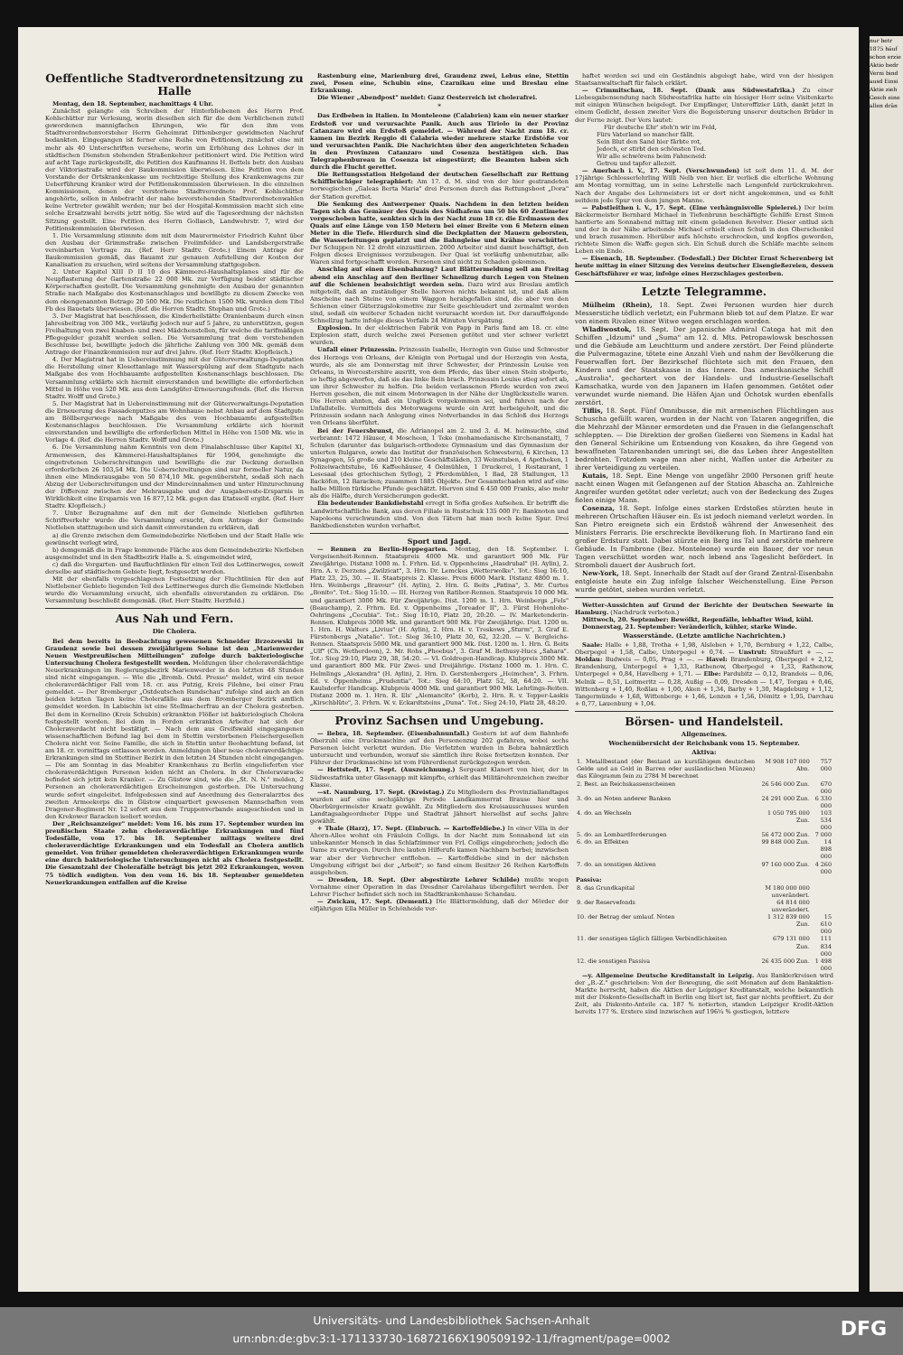Oeffentliche Stadtverordnetensitzung zu Halle
Montag, den 18. September, nachmittags 4 Uhr.
Zunächst gelangte ein Schreiben der Hinterbliebenen des Herrn Prof. Kohlschütter zur Verlesung, worin dieselben sich für die dem Verblichenen zuteil gewordenen mannigfachen Ehrungen, wie für den ihm vom Stadtverordnetenvorsteher Herrn Geheimrat Dittenberger gewidmeten Nachruf bedankten. Eingegangen ist ferner eine Reihe von Petitionen, zunächst eine mit mehr als 40 Unterschriften versehene, worin um Erhöhung des Lohnes der in städtischen Diensten stehenden Straßenkehrer petitioniert wird. Die Petition wird auf acht Tage zurückgestellt, die Petition des Kaufmanns H. Bettels betr. den Ausbau der Viktoriastraße wird der Baukommission überwiesen. Eine Petition von dem Vorstande der Ortskrankenkasse um rechtzeitige Stellung des Krankenwagens zur Ueberführung Kranker wird der Petitionskommission überwiesen. In die einzelnen Kommissionen, denen der verstorbene Stadtverordnete Prof. Kohlschütter angehörte, sollen in Anbetracht der nahe bevorstehenden Stadtverordnetenwahlen keine Vertreter gewählt werden; nur bei der Hospital-Kommission macht sich eine solche Ersatzwahl bereits jetzt nötig. Sie wird auf die Tagesordnung der nächsten Sitzung gestellt. Eine Petition des Herrn Gollasch, Landwehrstr. 7, wird der Petitionskommission überwiesen.
1. Die Versammlung stimmte dem mit dem Maurermeister Friedrich Kuhnt über den Ausbau der Grimmstraße zwischen Freiimfelder- und Landsbergerstraße vereinbarten Vertrage zu. (Ref. Herr Stadtv. Grote.) Einem Antrage der Baukommission gemäß, das Bauamt zur genauen Aufstellung der Kosten der Kanalisation zu ersuchen, wird seitens der Versammlung stattgegeben.
2. Unter Kapitel XIII D II 10 des Kämmerei-Haushaltsplanes sind für die Neupflasterung der Gartenstraße 22 000 Mk. zur Verfügung beider städtischer Körperschaften gestellt. Die Versammlung genehmigte den Ausbau der genannten Straße nach Maßgabe des Kostenanschlages und bewilligte zu diesem Zwecke von dem obengenannten Betrage 20 500 Mk. Die restlichen 1500 Mk. wurden dem Titel Fb des Bauetats überwiesen. (Ref. die Herren Stadtv. Stephan und Grote.)
3. Der Magistrat hat beschlossen, die Kinderheilstätte Oranienbaum durch einen Jahresbeitrag von 300 Mk., vorläufig jedoch nur auf 5 Jahre, zu unterstützen, gegen Freihaltung von zwei Knaben- und zwei Mädchenstellen, für welche die tarifmäßigen Pflegegelder gezahlt werden sollen. Die Versammlung trat dem vorstehenden Beschlusse bei, bewilligte jedoch die jährliche Zahlung von 300 Mk. gemäß dem Antrage der Finanzkommission nur auf drei Jahre. (Ref. Herr Stadtv. Klopfleisch.)
4. Der Magistrat hat in Uebereinstimmung mit der Güterverwaltungs-Deputation die Herstellung einer Klosettanlage mit Wasserspülung auf dem Stadtgute nach Maßgabe des vom Hochbauamte aufgestellten Kostenanschlags beschlossen. Die Versammlung erklärte sich hiermit einverstanden und bewilligte die erforderlichen Mittel in Höhe von 520 Mk. aus dem Landgüter-Erneuerungsfonds. (Ref. die Herren Stadtv. Wolff und Grote.)
5. Der Magistrat hat in Uebereinstimmung mit der Güterverwaltungs-Deputation die Erneuerung des Fassadenputzes am Wohnhause nebst Anbau auf dem Stadtgute am Böllbergerwege nach Maßgabe des vom Hochbauamte aufgestellten Kostenanschlages beschlossen. Die Versammlung erklärte sich hiermit einverstanden und bewilligte die erforderlichen Mittel in Höhe von 1500 Mk. wie in Vorlage 4. (Ref. die Herren Stadtv. Wolff und Grote.)
6. Die Versammlung nahm Kenntnis von dem Finalabschlusse über Kapitel XI, Armenwesen, des Kämmerei-Haushaltsplanes für 1904, genehmigte die eingetretenen Ueberschreitungen und bewilligte die zur Deckung derselben erforderlichen 26 103,54 Mk. Die Ueberschreitungen sind nur formeller Natur, da ihnen eine Minderausgabe von 50 874,10 Mk. gegenübersteht, sodaß sich nach Abzug der Ueberschreitungen und der Mindereinnahmen und unter Hinzurechnung der Differenz zwischen der Mehrausgabe und der Ausgabereste-Ersparnis in Wirklichkeit eine Ersparnis von 16 877,12 Mk. gegen das Etatssoll ergibt. (Ref. Herr Stadtv. Klopfleisch.)
7. Unter Bezugnahme auf den mit der Gemeinde Nietleben geführten Schriftverkehr wurde die Versammlung ersucht, dem Antrage der Gemeinde Nietleben stattzugeben und sich damit einverstanden zu erklären, daß
a) die Grenze zwischen dem Gemeindebezirke Nietleben und der Stadt Halle wie gewünscht verlegt wird,
b) demgemäß die in Frage kommende Fläche aus dem Gemeindebezirke Nietleben ausgemeindet und in den Stadtbezirk Halle a. S. eingemeindet wird,
c) daß die Vorgarten- und Baufluchtlinien für einen Teil des Lettinerweges, soweit derselbe auf städtischem Gebiete liegt, festgesetzt werden.
Mit der ebenfalls vorgeschlagenen Festsetzung der Fluchtlinien für den auf Nietlebener Gebiete liegenden Teil des Lettinerweges durch die Gemeinde Nietleben wurde die Versammlung ersucht, sich ebenfalls einverstanden zu erklären. Die Versammlung beschließt demgemäß. (Ref. Herr Stadtv. Herzfeld.)
Aus Nah und Fern.
Die Cholera.
Bei dem bereits in Beobachtung gewesenen Schneider Brzozewski in Graudenz sowie bei dessen zweijährigem Sohne ist den „Marienwerder Neuen Westpreußischen Mitteilungen" zufolge durch bakteriologische Untersuchung Cholera festgestellt worden. Meldungen über choleraverdächtige Neuerkrankungen im Regierungsbezirk Marienwerder in den letzten 48 Stunden sind nicht eingegangen. — Wie die „Bromb. Ostd. Presse" meldet, wird ein neuer choleraverdächtiger Fall vom 18. cr. aus Putzig, Kreis Filehne, bei einer Frau gemeldet. — Der Bromberger „Ostdeutschen Rundschau" zufolge sind auch an den beiden letzten Tagen keine Cholerafälle aus dem Bromberger Bezirk amtlich gemeldet worden. In Labischin ist eine Stellmacherfrau an der Cholera gestorben. Bei dem in Kornelino (Kreis Schubin) erkrankten Flößer ist bakteriologisch Cholera festgestellt worden. Bei dem in Fordon erkrankten Arbeiter hat sich der Choleraverdacht nicht bestätigt. — Nach dem aus Greifswald eingegangenen wissenschaftlichen Befund lag bei dem in Stettin verstorbenen Fleischergesellen Cholera nicht vor. Seine Familie, die sich in Stettin unter Beobachtung befand, ist am 18. cr. vormittags entlassen worden. Anmeldungen über neue choleraverdächtige Erkrankungen sind im Stettiner Bezirk in den letzten 24 Stunden nicht eingegangen. — Die am Sonntag in das Moabiter Krankenhaus zu Berlin eingelieferten vier choleraverdächtigen Personen leiden nicht an Cholera. In der Choleravaracke befindet sich jetzt kein Kranker. — Zu Güstow sind, wie die „St. N. N." melden, 2 Personen an choleraverdächtigen Erscheinungen gestorben. Die Untersuchung wurde sofort eingeleitet. Infolgedessen sind auf Anordnung des Generalarztes des zweiten Armeekorps die in Güstow einquartiert gewesenen Mannschaften vom Dragoner-Regiment Nr. 12 sofort aus dem Truppenverbande ausgeschieden und in den Krekower Baracken isoliert worden.
Der „Reichsanzeiger" meldet: Vom 16. bis zum 17. September wurden im preußischen Staate zehn choleraverdächtige Erkrankungen und fünf Todesfälle, vom 17. bis 18. September mittags weitere drei choleraverdächtige Erkrankungen und ein Todesfall an Cholera amtlich gemeldet. Von früher gemeldeten choleraverdächtigen Erkrankungen wurde eine durch bakteriologische Untersuchungen nicht als Cholera festgestellt. Die Gesamtzahl der Cholerafälle beträgt bis jetzt 202 Erkrankungen, wovon 75 tödlich endigten. Von den vom 16. bis 18. September gemeldeten Neuerkrankungen entfallen auf die Kreise
Rastenburg eine, Marienburg drei, Graudenz zwei, Lebus eine, Stettin zwei, Posen eine, Schubin eine, Czarnikau eine und Breslau eine Erkrankung.
Die Wiener „Abendpost" meldet: Ganz Oesterreich ist cholerafrei.
*
Das Erdbeben in Italien. In Monteleone (Calabrien) kam ein neuer starker Erdstoß vor und verursachte Panik. Auch aus Tiriolo in der Provinz Catanzaro wird ein Erdstoß gemeldet. — Während der Nacht zum 18. cr. kamen im Bezirk Reggio di Calabria wieder mehrere starke Erdstöße vor und verursachten Panik. Die Nachrichten über den angerichteten Schaden in den Provinzen Catanzaro und Cosenza bestätigen sich. Das Telegraphenbureau in Cosenza ist eingestürzt; die Beamten haben sich durch die Flucht gerettet.
Die Rettungsstation Helgoland der deutschen Gesellschaft zur Rettung Schiffbrüchiger telegraphiert: Am 17. d. M. sind von der hier gestrandeten norwegischen „Galeas Berta Maria" drei Personen durch das Rettungsboot „Dora" der Station gerettet.
Die Senkung des Antwerpener Quais. Nachdem in den letzten beiden Tagen sich das Gemäuer des Quais des Südhafens um 50 bis 60 Zentimeter vorgeschoben hatte, senkten sich in der Nacht zum 18 cr. die Erdmassen des Quais auf eine Länge von 150 Metern bei einer Breite von 6 Metern einen Meter in die Tiefe. Hierdurch sind die Deckplatten der Mauern geborsten, die Wasserleitungen geplatzt und die Bahngleise und Krähne verschüttet. Der Schuppen Nr. 12 droht einzustürzen. 2000 Arbeiter sind damit beschäftigt, den Folgen dieses Ereignisses vorzubeugen. Der Quai ist vorläufig unbenutzbar, alle Waren sind fortgeschafft worden. Personen sind nicht zu Schaden gekommen.
Anschlag auf einen Eisenbahnzug? Laut Blättermeldung soll am Freitag abend ein Anschlag auf den Berliner Schnellzug durch Legen von Steinen auf die Schienen beabsichtigt worden sein. Dazu wird aus Breslau amtlich mitgeteilt, daß an zuständiger Stelle hiervon nichts bekannt ist, und daß allem Anscheine nach Steine von einem Waggon herabgefallen sind, die aber von den Schienen einer Güterzugslokomotive zur Seite geschleudert und zermalmt worden sind, sodaß ein weiterer Schaden nicht verursacht worden ist. Der darauffolgende Schnellzug hatte infolge dieses Vorfalls 24 Minuten Verspätung.
Explosion. In der elektrischen Fabrik von Papp in Paris fand am 18. cr. eine Explosion statt, durch welche zwei Personen getötet und vier schwer verletzt wurden.
Unfall einer Prinzessin. Prinzessin Isabelle, Herzogin von Guise und Schwester des Herzogs von Orleans, der Königin von Portugal und der Herzogin von Aosta, wurde, als sie am Donnerstag mit ihrer Schwester, der Prinzessin Louise von Orleans, in Worcestershire ausritt, von dem Pferde, das über einen Stein stolperte, so heftig abgeworfen, daß sie das linke Bein brach. Prinzessin Louise stieg sofort ab, um ihrer Schwester zu helfen. Die beiden verlassenen Pferde wurden von zwei Herren gesehen, die mit einem Motorwagen in der Nähe der Unglücksstelle waren. Die Herren ahnten, daß ein Unglück vorgekommen sei, und fuhren nach der Unfallstelle. Vermittels des Motorwagens wurde ein Arzt herbeigeholt, und die Prinzessin sodann nach Anlegung eines Notverbandes in das Schloß des Herzogs von Orleans überführt.
Bei der Feuersbrunst, die Adrianopel am 2. und 3. d. M. heimsuchte, sind verbrannt: 1472 Häuser, 4 Moscheen, 1 Teke (mohamedanische Kirchenanstalt), 7 Schulen (darunter das bulgarisch-orthodoxe Gymnasium und das Gymnasium der unierten Bulgaren, sowie das Institut der französischen Schwestern), 6 Kirchen, 13 Synagogen, 55 große und 210 kleine Geschäftsläden, 33 Weinstuben, 4 Apotheken, 1 Polizeiwachtstube, 16 Kaffeehäuser, 4 Oelmühlen, 1 Druckerei, 1 Restaurant, 1 Lesesaal (des griechischen Syllog), 2 Pferdemühlen, 1 Bad, 28 Stallungen, 13 Backöfen, 12 Baracken; zusammen 1885 Objekte. Der Gesamtschaden wird auf eine halbe Million türkische Pfunde geschätzt. Hiervon sind 6 450 000 Franks, also mehr als die Hälfte, durch Versicherungen gedeckt.
Ein bedeutender Bankdiebstahl erregt in Sofia großes Aufsehen. Er betrifft die Landwirtschaftliche Bank, aus deren Filiale in Rustschuk 135 000 Fr. Banknoten und Napoleons verschwunden sind. Von den Tätern hat man noch keine Spur. Drei Bankbediensteten wurden verhaftet.
Sport und Jagd.
— Rennen zu Berlin-Hoppegarten. Montag, den 18. September. I. Vergeisenheit-Rennen. Staatspreis 4000 Mk. und garantiert 900 Mk. Für Zweijährige. Distanz 1000 m. 1. Frhrn. Ed. v. Oppenheims „Hasdrubal" (H. Aylin), 2. Hrn. A. v. Derzens „Zwilzicat", 3. Hrn. Dr. Lemckes „Wetterwolke". Tot.: Sieg 16:10, Platz 23, 25, 30. — II. Staatspreis 2. Klasse. Preis 6000 Mark. Distanz 4800 m. 1. Hrn. Weinbergs „Bravour" (H. Aylin), 2. Hrn. G. Beits „Patina", 3. Mr. Curtes „Bonito". Tot.: Sieg 15:10. — III. Herzog von Ratibor-Rennen. Staatspreis 10 000 Mk. und garantiert 3000 Mk. Für Zweijährige. Dist. 1200 m. 1. Hrn. Weinbergs „Fels" (Beauchamp), 2. Frhrn. Ed. v. Oppenheims „Toreador II", 3. Fürst Hohenlohe-Oehringens „Cecubia". Tot.: Sieg 10:10, Platz 20, 20:20. — IV. Marketenderin-Rennen. Klubpreis 3000 Mk. und garantiert 900 Mk. Für Zweijährige. Dist. 1200 m. 1. Hrn. H. Walters „Livius" (H. Aylin), 2. Hrn. H. v. Treskows „Sturm", 3. Graf E. Fürstenbergs „Natalie". Tot.: Sieg 36:10, Platz 30, 62, 32:20. — V. Bergleichs-Rennen. Staatspreis 5000 Mk. und garantiert 900 Mk. Dist. 1200 m. 1. Hrn. G. Beits „Ulf" (Ch. Wetherdoon), 2. Mr. Rohs „Phoebus", 3. Graf M. Bethusy-Hucs „Sahara". Tot.: Sieg 29:10, Platz 29, 38, 54:20. — VI. Goldregen-Handicap. Klubpreis 3000 Mk. und garantiert 800 Mk. Für Zwei- und Dreijährige. Distanz 1000 m. 1. Hrn. C. Helmlings „Alexandra" (H. Aylin), 2. Hrn. D. Gerstenbergers „Heimchen", 3. Frhrn. Ed. v. Oppenheims „Prudentia". Tot.: Sieg 64:10, Platz 52, 58, 64:20. — VII. Kaulsdorfer Handicap. Klubpreis 4000 Mk. und garantiert 900 Mk. Lehrlings-Reiten. Distanz 2000 m. 1. Hrn. R. Els' „Alemancito" (Korb), 2. Hrn. R. v. Tepper-Laskis „Kirschblüte", 3. Frhrn. W. v. Eckardtsteins „Duna". Tot.: Sieg 24:10, Platz 28, 48:20.
Provinz Sachsen und Umgebung.
— Bebra, 18. September. (Eisenbahnunfall.) Gestern ist auf dem Bahnhofe Oberzuhl eine Druckmaschine auf den Personenzug 202 gefahren, wobei sechs Personen leicht verletzt wurden. Die Verletzten wurden in Bebra bahnärztlich untersucht und verbunden, worauf sie sämtlich ihre Reise fortsetzen konnten. Der Führer der Druckmaschine ist vom Führerdienst zurückgezogen worden.
— Hettstedt, 17. Sept. (Auszeichnung.) Sergeant Klanert von hier, der in Südwestafrika unter Glasenapp mit kämpfte, erhielt das Militärehrenzeichen zweiter Klasse.
—st. Naumburg, 17. Sept. (Kreistag.) Zu Mitgliedern des Provinziallandtages wurden auf eine sechsjährige Periode Landkammerrat Brause hier und Oberbürgermeister Kraatz gewählt. Zu Mitgliedern des Kreisausschusses wurden Landtagsabgeordneter Dippe und Stadtrat Jähnert hierselbst auf sechs Jahre gewählt.
+ Thale (Harz), 17. Sept. (Einbruch. — Kartoffeldiebe.) In einer Villa in der Ahorn-Allee wohnt ein Fräulein Colligs. In der Nacht zum Sonnabend ist ein unbekannter Mensch in das Schlafzimmer von Frl. Colligs eingebrochen; jedoch die Dame zu erwürgen. Durch ihre lauten Hilferufe kamen Nachbarn herbei; inzwischen war aber der Verbrecher entflohen. — Kartoffeldiebe sind in der nächsten Umgebung eifrigst bei der „Arbeit"; so fand einem Besitzer 26 Reihen Kartoffeln ausgehoben.
— Dresden, 18. Sept. (Der abgestürzte Lehrer Schilde) mußte wegen Vornahme einer Operation in das Dresdner Carolahaus übergeführt werden. Der Lehrer Fischer befindet sich noch im Stadtkrankenhause Schandau.
— Zwickau, 17. Sept. (Dementi.) Die Blättermeldung, daß der Mörder der elfjährigen Ella Müller in Schönheide ver-
haftet worden sei und ein Geständnis abgelegt habe, wird von der hiesigen Staatsanwaltschaft für falsch erklärt.
— Crimmitschau, 18. Sept. (Dank aus Südwestafrika.) Zu einer Liebesgabensendung nach Südwestafrika hatte ein hiesiger Herr seine Visitenkarte mit einigen Wünschen beigelegt. Der Empfänger, Unteroffizier Lüth, dankt jetzt in einem Gedicht, dessen zweiter Vers die Begeisterung unserer deutschen Brüder in der Ferne zeigt. Der Vers lautet:
Für deutsche Ehr' steh'n wir im Feld,
Fürs Vaterland so mancher fällt.
Sein Blut den Sand hier färbte rot,
Jedoch, er stirbt den schönsten Tod.
Wir alle schwörens beim Fahneneid:
Getreu und tapfer allezeit.
— Auerbach i. V., 17. Sept. (Verschwunden) ist seit dem 11. d. M. der 17jährige Schlosserlehrling Willi Nelb von hier. Er verließ die elterliche Wohnung am Montag vormittag, um in seine Lehrstelle nach Lengenfeld zurückzukehren. Nach der Angabe des Lehrmeisters ist er dort nicht angekommen, und es fehlt seitdem jede Spur von dem jungen Manne.
— Pabstleithen i. V., 17. Sept. (Eine verhängnisvolle Spielerei.) Der beim Bäckermeister Bernhard Michael in Tiefenbrunn beschäftigte Gehilfe Ernst Simon hantierte am Sonnabend mittag mit einem geladenen Revolver. Dieser entlud sich und der in der Nähe arbeitende Michael erhielt einen Schuß in den Oberschenkel und brach zusammen. Hierüber aufs höchste erschrocken, und kopflos geworden, richtete Simon die Waffe gegen sich. Ein Schuß durch die Schläfe machte seinem Leben ein Ende.
— Eisenach, 18. September. (Todesfall.) Der Dichter Ernst Scherenberg ist heute mittag in einer Sitzung des Vereins deutscher Eisengießereien, dessen Geschäftsführer er war, infolge eines Herzschlages gestorben.
Letzte Telegramme.
Mülheim (Rhein), 18. Sept. Zwei Personen wurden hier durch Messerstiche tödlich verletzt; ein Fuhrmann blieb tot auf dem Platze. Er war von einem Rivalen einer Witwe wegen erschlagen worden.
Wladiwostok, 18. Sept. Der japanische Admiral Catoga hat mit den Schiffen „Idzumi" und „Suma" am 12. d. Mts. Petropawlowsk beschossen und die Gebäude am Leuchtturm und andere zerstört. Der Feind plünderte die Pulvermagazine, tötete eine Anzahl Vieh und nahm der Bevölkerung die Feuerwaffen fort. Der Bezirkschef flüchtete sich mit den Frauen, den Kindern und der Staatskasse in das Innere. Das amerikanische Schiff „Australia", gechartert von der Handels- und Industrie-Gesellschaft Kamschatka, wurde von den Japanern im Hafen genommen. Getötet oder verwundet wurde niemand. Die Häfen Ajan und Ochotsk wurden ebenfalls zerstört.
Tiflis, 18. Sept. Fünf Omnibusse, die mit armenischen Flüchtlingen aus Schuscha gefüllt waren, wurden in der Nacht von Tataren angegriffen, die die Mehrzahl der Männer ermordeten und die Frauen in die Gefangenschaft schleppten. — Die Direktion der großen Gießerei von Siemens in Kadal hat den General Schirikine um Entsendung von Kosaken, da ihre Gegend von bewaffneten Tatarenbanden umringt sei, die das Leben ihrer Angestellten bedrohten. Trotzdem wage man aber nicht, Waffen unter die Arbeiter zu ihrer Verteidigung zu verteilen.
Kutais, 18. Sept. Eine Menge von ungefähr 2000 Personen griff heute nacht einen Wagen mit Gefangenen auf der Station Abascha an. Zahlreiche Angreifer wurden getötet oder verletzt; auch von der Bedeckung des Zuges fielen einige Mann.
Cosenza, 18. Sept. Infolge eines starken Erdstoßes stürzten heute in mehreren Ortschaften Häuser ein. Es ist jedoch niemand verletzt worden. In San Pietro ereignete sich ein Erdstoß während der Anwesenheit des Ministers Ferraris. Die erschreckte Bevölkerung floh. In Martirano fand ein großer Erdsturz statt. Dabei stürzte ein Berg ins Tal und zerstörte mehrere Gebäude. In Fambrone (Bez. Monteleone) wurde ein Bauer, der vor neun Tagen verschüttet worden war, noch lebend ans Tageslicht befördert. In Stromboli dauert der Ausbruch fort.
New-York, 18. Sept. Innerhalb der Stadt auf der Grand Zentral-Eisenbahn entgleiste heute ein Zug infolge falscher Weichenstellung. Eine Person wurde getötet, sieben wurden verletzt.
Wetter-Aussichten auf Grund der Berichte der Deutschen Seewarte in Hamburg. (Nachdruck verboten.)
Mittwoch, 20. September: Bewölkt, Regenfälle, lebhafter Wind, kühl.
Donnerstag, 21. September: Veränderlich, kühler, starke Winde.
Wasserstände. (Letzte amtliche Nachrichten.)
Saale: Halle + 1,88, Trotha + 1,98, Alsleben + 1,70, Bernburg + 1,22, Calbe, Oberpegel + 1,58, Calbe, Unterpegel + 0,74. — Unstrut: Straußfurt + —. — Moldau: Budweis — 0,05, Prag + —. — Havel: Brandenburg, Oberpegel + 2,12, Brandenburg, Unterpegel + 1,33, Rathenow, Oberpegel + 1,33, Rathenow, Unterpegel + 0,84, Havelberg + 1,71. — Elbe: Pardubitz — 0,12, Brandeis — 0,06, Melnik — 0,51, Leitmeritz — 0,28, Außig — 0,09, Dresden — 1,47, Torgau + 0,46, Wittenberg + 1,40, Roßlau + 1,00, Aken + 1,34, Barby + 1,30, Magdeburg + 1,12, Tangermünde + 1,68, Wittenberge + 1,46, Lenzen + 1,56, Dömitz + 1,95, Darchau + 0,77, Lauenburg + 1,04.
Börsen- und Handelsteil.
Allgemeines.
Wochenübersicht der Reichsbank vom 15. September.
Aktiva:
| 1. Metallbestand (der Bestand an kursfähigem deutschen Gelde und an Gold in Barren oder ausländischen Münzen) das Kilogramm fein zu 2784 M berechnet | M 908 107 000 Abn. | 757 000 |
| 2. Best. an Reichskassenscheinen | 26 546 000 Zun. | 670 000 |
| 3. do. an Noten anderer Banken | 24 291 000 Zun. | 6 330 000 |
| 4. do. an Wechseln | 1 050 795 000 Zun. | 103 534 000 |
| 5. do. an Lombardforderungen | 56 472 000 Zun. | 7 000 |
| 6. do. an Effekten | 99 848 000 Zun. | 14 898 000 |
| 7. do. an sonstigen Aktiven | 97 160 000 Zun. | 4 260 000 |
| Passiva: | | |
| 8. das Grundkapital | M 180 000 000 unverändert. | |
| 9. der Reservefonds | 64 814 000 unverändert. | |
| 10. der Betrag der umlauf. Noten | 1 312 839 000 Zun. | 15 610 000 |
| 11. der sonstigen täglich fälligen Verbindlichkeiten | 679 131 000 Zun. | 111 834 000 |
| 12. die sonstigen Passiva | 26 435 000 Zun. | 1 498 000 |
—y. Allgemeine Deutsche Kreditanstalt in Leipzig. Aus Bankierkreisen wird der „B.-Z." geschrieben: Von der Bewegung, die seit Monaten auf dem Bankaktien-Markte herrscht, haben die Aktien der Leipziger Kreditanstalt, welche bekanntlich mit der Diskonto-Gesellschaft in Berlin eng liiert ist, fast gar nichts profitiert. Zu der Zeit, als Diskonto-Anteile ca. 187 % notierten, standen Leipziger Kredit-Aktien bereits 177 %. Erstere sind inzwischen auf 196¼ % gestiegen, letztere
nur betr 1875 häuf schon erzie Aktio bedr Verni bind ausd Einsi Aktie zieh Gesch eine allen drän
Universitäts- und Landesbibliothek Sachsen-Anhalt
urn:nbn:de:gbv:3:1-171133730-16872166X190509192-11/fragment/page=0002
DFG